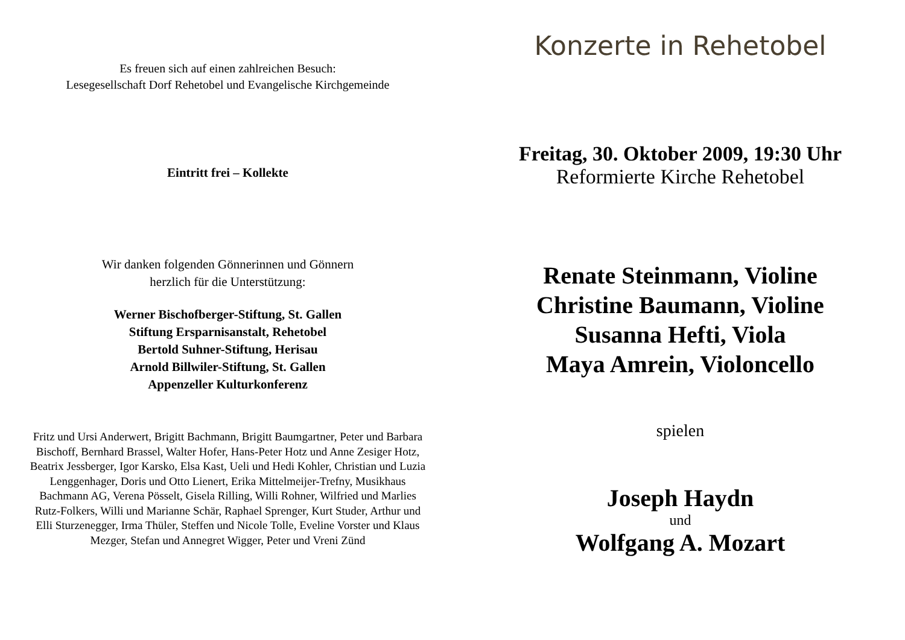Es freuen sich auf einen zahlreichen Besuch:
Lesegesellschaft Dorf Rehetobel und Evangelische Kirchgemeinde
Eintritt frei – Kollekte
Wir danken folgenden Gönnerinnen und Gönnern
herzlich für die Unterstützung:
Werner Bischofberger-Stiftung, St. Gallen
Stiftung Ersparnisanstalt, Rehetobel
Bertold Suhner-Stiftung, Herisau
Arnold Billwiler-Stiftung, St. Gallen
Appenzeller Kulturkonferenz
Fritz und Ursi Anderwert, Brigitt Bachmann, Brigitt Baumgartner, Peter und Barbara Bischoff, Bernhard Brassel, Walter Hofer, Hans-Peter Hotz und Anne Zesiger Hotz, Beatrix Jessberger, Igor Karsko, Elsa Kast, Ueli und Hedi Kohler, Christian und Luzia Lenggenhager, Doris und Otto Lienert, Erika Mittelmeijer-Trefny, Musikhaus Bachmann AG, Verena Pösselt, Gisela Rilling, Willi Rohner, Wilfried und Marlies Rutz-Folkers, Willi und Marianne Schär, Raphael Sprenger, Kurt Studer, Arthur und Elli Sturzenegger, Irma Thüler, Steffen und Nicole Tolle, Eveline Vorster und Klaus Mezger, Stefan und Annegret Wigger, Peter und Vreni Zünd
Konzerte in Rehetobel
Freitag, 30. Oktober 2009, 19:30 Uhr
Reformierte Kirche Rehetobel
Renate Steinmann, Violine
Christine Baumann, Violine
Susanna Hefti, Viola
Maya Amrein, Violoncello
spielen
Joseph Haydn
und
Wolfgang A. Mozart